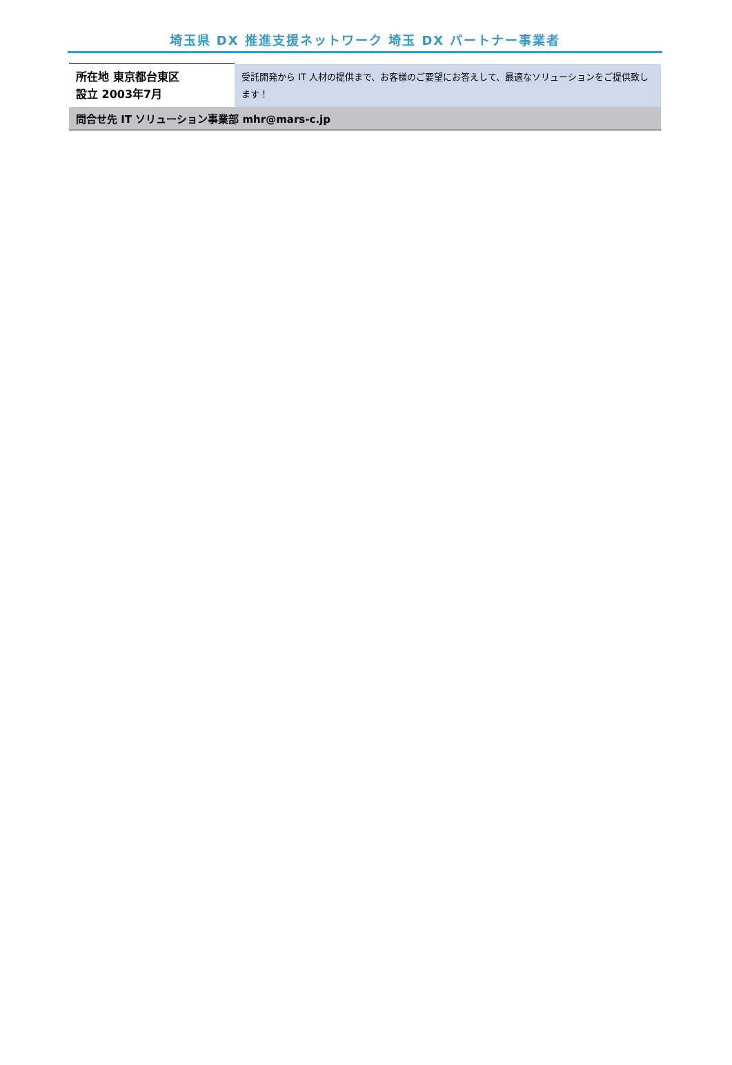埼玉県 DX 推進支援ネットワーク 埼玉 DX パートナー事業者
| 所在地 東京都台東区 設立 2003年7月 | 受託開発から IT 人材の提供まで、お客様のご要望にお答えして、最適なソリューションをご提供致します！ |
| 問合せ先 IT ソリューション事業部 mhr@mars-c.jp | |